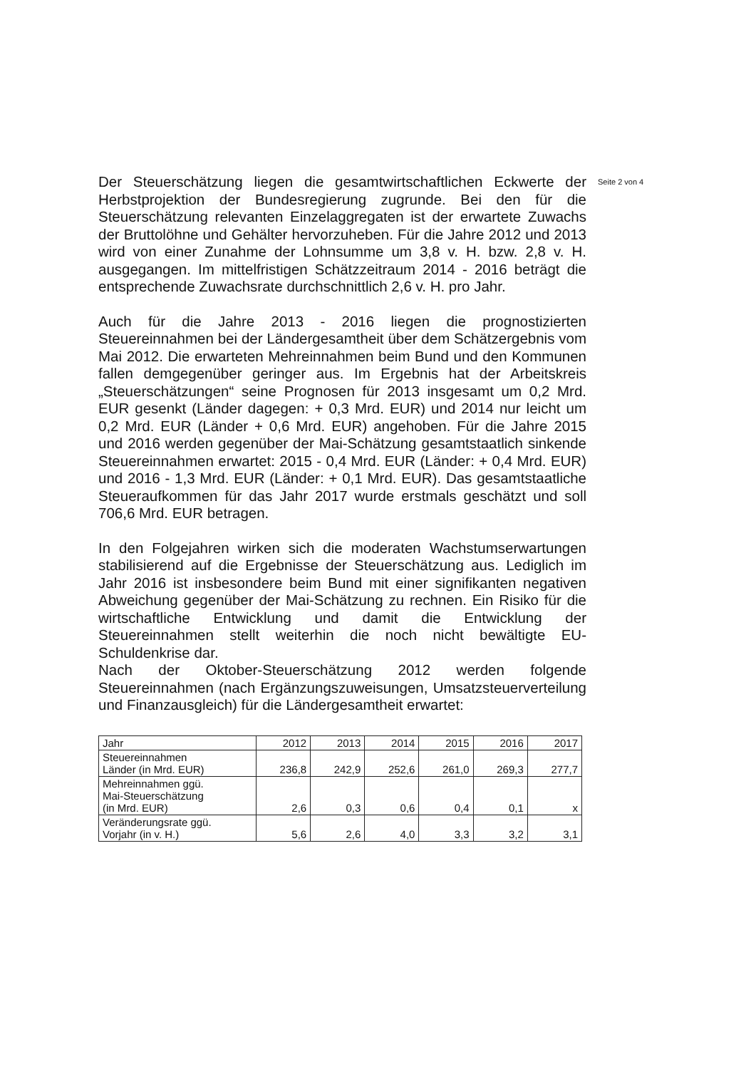Der Steuerschätzung liegen die gesamtwirtschaftlichen Eckwerte der Herbstprojektion der Bundesregierung zugrunde. Bei den für die Steuerschätzung relevanten Einzelaggregaten ist der erwartete Zuwachs der Bruttolöhne und Gehälter hervorzuheben. Für die Jahre 2012 und 2013 wird von einer Zunahme der Lohnsumme um 3,8 v. H. bzw. 2,8 v. H. ausgegangen. Im mittelfristigen Schätzzeitraum 2014 - 2016 beträgt die entsprechende Zuwachsrate durchschnittlich 2,6 v. H. pro Jahr.
Auch für die Jahre 2013 - 2016 liegen die prognostizierten Steuereinnahmen bei der Ländergesamtheit über dem Schätzergebnis vom Mai 2012. Die erwarteten Mehreinnahmen beim Bund und den Kommunen fallen demgegenüber geringer aus. Im Ergebnis hat der Arbeitskreis „Steuerschätzungen“ seine Prognosen für 2013 insgesamt um 0,2 Mrd. EUR gesenkt (Länder dagegen: + 0,3 Mrd. EUR) und 2014 nur leicht um 0,2 Mrd. EUR (Länder + 0,6 Mrd. EUR) angehoben. Für die Jahre 2015 und 2016 werden gegenüber der Mai-Schätzung gesamtstaatlich sinkende Steuereinnahmen erwartet: 2015 - 0,4 Mrd. EUR (Länder: + 0,4 Mrd. EUR) und 2016 - 1,3 Mrd. EUR (Länder: + 0,1 Mrd. EUR). Das gesamtstaatliche Steueraufkommen für das Jahr 2017 wurde erstmals geschätzt und soll 706,6 Mrd. EUR betragen.
In den Folgejahren wirken sich die moderaten Wachstumserwartungen stabilisierend auf die Ergebnisse der Steuerschätzung aus. Lediglich im Jahr 2016 ist insbesondere beim Bund mit einer signifikanten negativen Abweichung gegenüber der Mai-Schätzung zu rechnen. Ein Risiko für die wirtschaftliche Entwicklung und damit die Entwicklung der Steuereinnahmen stellt weiterhin die noch nicht bewältigte EU-Schuldenkrise dar.
Nach der Oktober-Steuerschätzung 2012 werden folgende Steuereinnahmen (nach Ergänzungszuweisungen, Umsatzsteuerverteilung und Finanzausgleich) für die Ländergesamtheit erwartet:
| Jahr | 2012 | 2013 | 2014 | 2015 | 2016 | 2017 |
| Steuereinnahmen Länder (in Mrd. EUR) | 236,8 | 242,9 | 252,6 | 261,0 | 269,3 | 277,7 |
| Mehreinnahmen ggü. Mai-Steuerschätzung (in Mrd. EUR) | 2,6 | 0,3 | 0,6 | 0,4 | 0,1 | x |
| Veränderungsrate ggü. Vorjahr (in v. H.) | 5,6 | 2,6 | 4,0 | 3,3 | 3,2 | 3,1 |
Seite 2 von 4